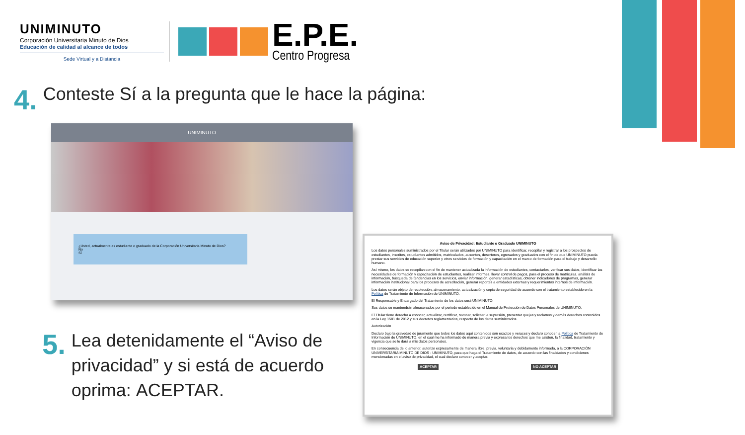UNIMINUTO
Corporación Universitaria Minuto de Dios
Educación de calidad al alcance de todos
Sede Virtual y a Distancia
E.P.E.
Centro Progresa
4.
Conteste Sí a la pregunta que le hace la página:
UNIMINUTO
¿Usted, actualmente es estudiante o graduado de la Corporación Universitaria Minuto de Dios?
No
Sí
5.
Lea detenidamente el “Aviso de
privacidad” y si está de acuerdo
oprima: ACEPTAR.
Aviso de Privacidad: Estudiante o Graduado UNIMINUTO
Los datos personales suministrados por el Titular serán utilizados por UNIMINUTO para identificar, recopilar y registrar a los prospectos de estudiantes, inscritos, estudiantes admitidos, matriculados, ausentes, desertores, egresados y graduados con el fin de que UNIMINUTO pueda prestar sus servicios de educación superior y otros servicios de formación y capacitación en el marco de formación para el trabajo y desarrollo humano.
Así mismo, los datos se recopilan con el fin de mantener actualizada la información de estudiantes, contactarlos, verificar sus datos, identificar las necesidades de formación y capacitación de estudiantes, realizar informes, llevar control de pagos, para el proceso de matrículas, análisis de información, búsqueda de tendencias en los servicios, enviar información, generar estadísticas, obtener indicadores de programas, generar información institucional para los procesos de acreditación, generar reportes a entidades externas y requerimientos internos de información.
Los datos serán objeto de recolección, almacenamiento, actualización y copia de seguridad de acuerdo con el tratamiento establecido en la Política de Tratamiento de Información de UNIMINUTO.
El Responsable y Encargado del Tratamiento de los datos será UNIMINUTO.
Sus datos se mantendrán almacenados por el periodo establecido en el Manual de Protección de Datos Personales de UNIMINUTO.
El Titular tiene derecho a conocer, actualizar, rectificar, revocar, solicitar la supresión, presentar quejas y reclamos y demás derechos contenidos en la Ley 1581 de 2012 y sus decretos reglamentarios, respecto de los datos suministrados.
Autorización
Declaro bajo la gravedad de juramento que todos los datos aquí contenidos son exactos y veraces y declaro conocer la Política de Tratamiento de Información de UNIMINUTO, en el cual me ha informado de manera previa y expresa los derechos que me asisten, la finalidad, tratamiento y vigencia que se le dará a mis datos personales.
En consecuencia de lo anterior, autorizo expresamente de manera libre, previa, voluntaria y debidamente informada, a la CORPORACIÓN UNIVERSITARIA MINUTO DE DIOS - UNIMINUTO, para que haga el Tratamiento de datos, de acuerdo con las finalidades y condiciones mencionadas en el aviso de privacidad, el cual declaro conocer y aceptar.
ACEPTAR NO ACEPTAR